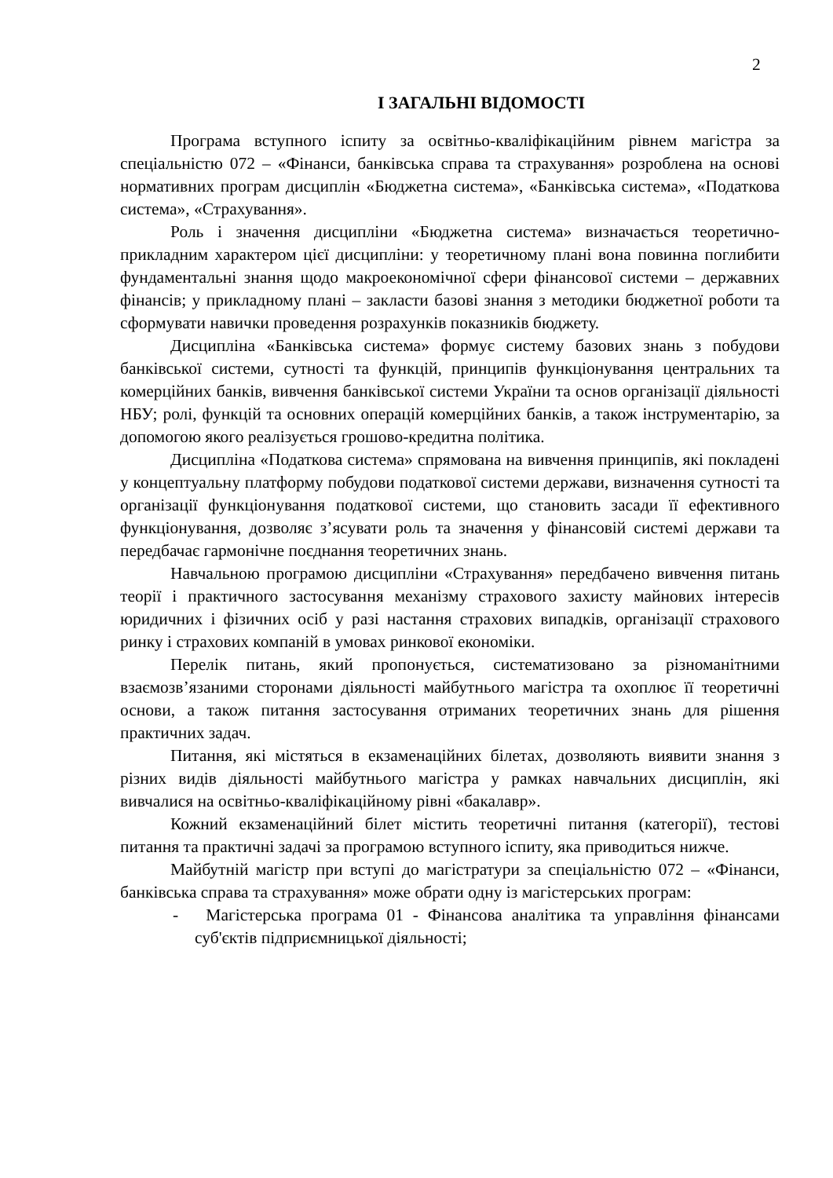2
І ЗАГАЛЬНІ ВІДОМОСТІ
Програма вступного іспиту за освітньо-кваліфікаційним рівнем магістра за спеціальністю 072 – «Фінанси, банківська справа та страхування» розроблена на основі нормативних програм дисциплін «Бюджетна система», «Банківська система», «Податкова система», «Страхування».
Роль і значення дисципліни «Бюджетна система» визначається теоретично-прикладним характером цієї дисципліни: у теоретичному плані вона повинна поглибити фундаментальні знання щодо макроекономічної сфери фінансової системи – державних фінансів; у прикладному плані – закласти базові знання з методики бюджетної роботи та сформувати навички проведення розрахунків показників бюджету.
Дисципліна «Банківська система» формує систему базових знань з побудови банківської системи, сутності та функцій, принципів функціонування центральних та комерційних банків, вивчення банківської системи України та основ організації діяльності НБУ; ролі, функцій та основних операцій комерційних банків, а також інструментарію, за допомогою якого реалізується грошово-кредитна політика.
Дисципліна «Податкова система» спрямована на вивчення принципів, які покладені у концептуальну платформу побудови податкової системи держави, визначення сутності та організації функціонування податкової системи, що становить засади її ефективного функціонування, дозволяє з’ясувати роль та значення у фінансовій системі держави та передбачає гармонічне поєднання теоретичних знань.
Навчальною програмою дисципліни «Страхування» передбачено вивчення питань теорії і практичного застосування механізму страхового захисту майнових інтересів юридичних і фізичних осіб у разі настання страхових випадків, організації страхового ринку і страхових компаній в умовах ринкової економіки.
Перелік питань, який пропонується, систематизовано за різноманітними взаємозв’язаними сторонами діяльності майбутнього магістра та охоплює її теоретичні основи, а також питання застосування отриманих теоретичних знань для рішення практичних задач.
Питання, які містяться в екзаменаційних білетах, дозволяють виявити знання з різних видів діяльності майбутнього магістра у рамках навчальних дисциплін, які вивчалися на освітньо-кваліфікаційному рівні «бакалавр».
Кожний екзаменаційний білет містить теоретичні питання (категорії), тестові питання та практичні задачі за програмою вступного іспиту, яка приводиться нижче.
Майбутній магістр при вступі до магістратури за спеціальністю 072 – «Фінанси, банківська справа та страхування» може обрати одну із магістерських програм:
- Магістерська програма 01 - Фінансова аналітика та управління фінансами суб'єктів підприємницької діяльності;